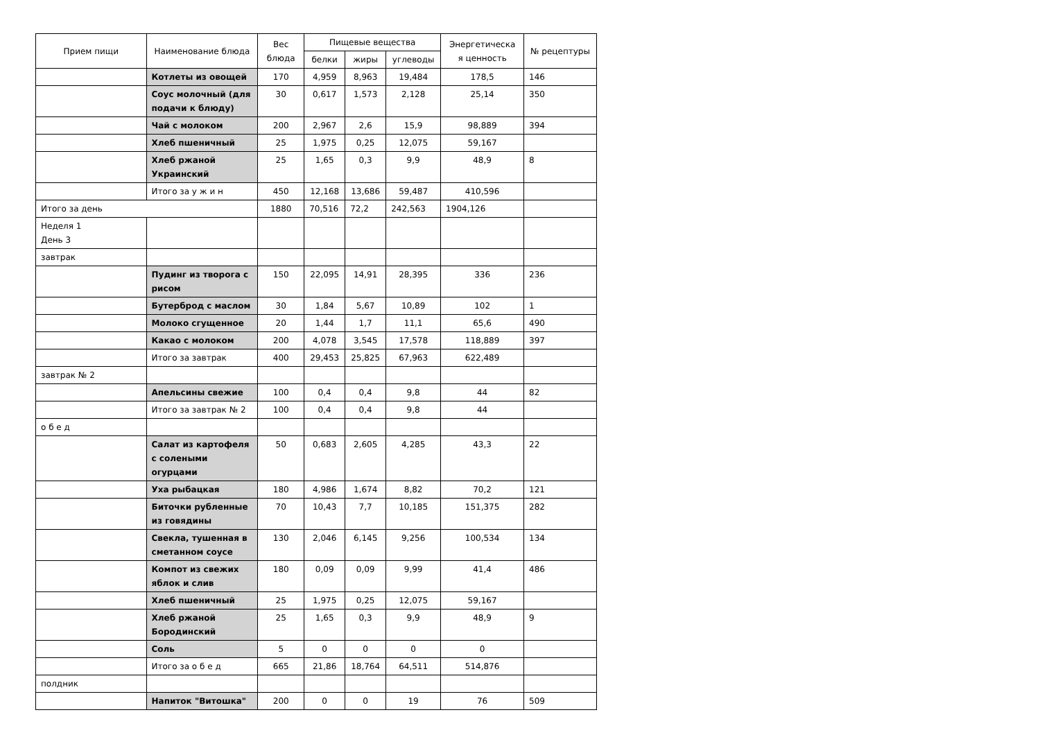| Прием пищи | Наименование блюда | Вес блюда | Пищевые вещества | | | Энергетическа я ценность | № рецептуры |
| --- | --- | --- | --- | --- | --- | --- | --- |
| | | | белки | жиры | углеводы | | |
| | Котлеты из овощей | 170 | 4,959 | 8,963 | 19,484 | 178,5 | 146 |
| | Соус молочный (для подачи к блюду) | 30 | 0,617 | 1,573 | 2,128 | 25,14 | 350 |
| | Чай с молоком | 200 | 2,967 | 2,6 | 15,9 | 98,889 | 394 |
| | Хлеб пшеничный | 25 | 1,975 | 0,25 | 12,075 | 59,167 | |
| | Хлеб ржаной Украинский | 25 | 1,65 | 0,3 | 9,9 | 48,9 | 8 |
| | Итого за у ж и н | 450 | 12,168 | 13,686 | 59,487 | 410,596 | |
| Итого за день | | 1880 | 70,516 | 72,2 | 242,563 | 1904,126 | |
| Неделя 1 День 3 | | | | | | | |
| завтрак | | | | | | | |
| | Пудинг из творога с рисом | 150 | 22,095 | 14,91 | 28,395 | 336 | 236 |
| | Бутерброд с маслом | 30 | 1,84 | 5,67 | 10,89 | 102 | 1 |
| | Молоко сгущенное | 20 | 1,44 | 1,7 | 11,1 | 65,6 | 490 |
| | Какао с молоком | 200 | 4,078 | 3,545 | 17,578 | 118,889 | 397 |
| | Итого за завтрак | 400 | 29,453 | 25,825 | 67,963 | 622,489 | |
| завтрак № 2 | | | | | | | |
| | Апельсины свежие | 100 | 0,4 | 0,4 | 9,8 | 44 | 82 |
| | Итого за завтрак № 2 | 100 | 0,4 | 0,4 | 9,8 | 44 | |
| о б е д | | | | | | | |
| | Салат из картофеля с солеными огурцами | 50 | 0,683 | 2,605 | 4,285 | 43,3 | 22 |
| | Уха рыбацкая | 180 | 4,986 | 1,674 | 8,82 | 70,2 | 121 |
| | Биточки рубленные из говядины | 70 | 10,43 | 7,7 | 10,185 | 151,375 | 282 |
| | Свекла, тушенная в сметанном соусе | 130 | 2,046 | 6,145 | 9,256 | 100,534 | 134 |
| | Компот из свежих яблок и слив | 180 | 0,09 | 0,09 | 9,99 | 41,4 | 486 |
| | Хлеб пшеничный | 25 | 1,975 | 0,25 | 12,075 | 59,167 | |
| | Хлеб ржаной Бородинский | 25 | 1,65 | 0,3 | 9,9 | 48,9 | 9 |
| | Соль | 5 | 0 | 0 | 0 | 0 | |
| | Итого за о б е д | 665 | 21,86 | 18,764 | 64,511 | 514,876 | |
| полдник | | | | | | | |
| | Напиток "Витошка" | 200 | 0 | 0 | 19 | 76 | 509 |